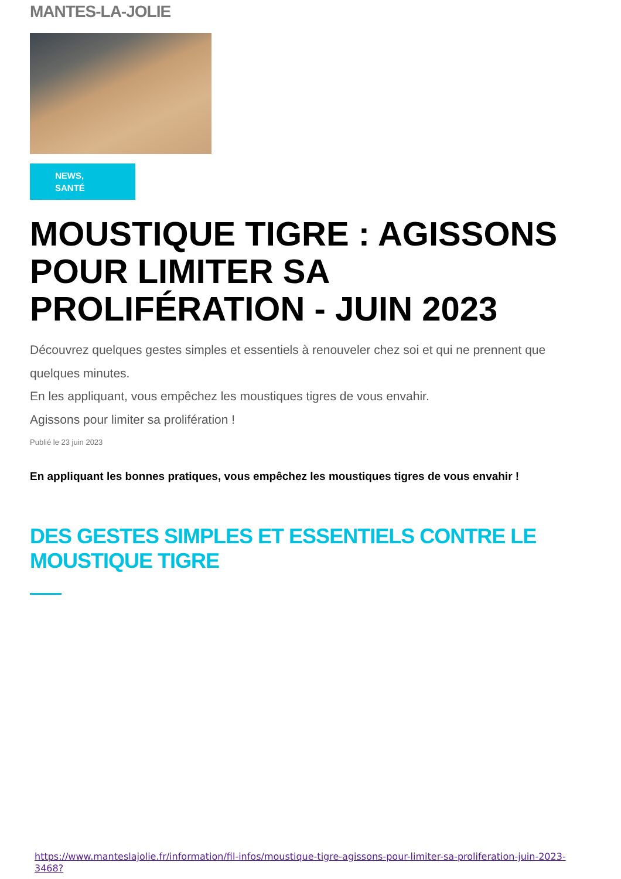MANTES-LA-JOLIE
NEWS,
SANTÉ
MOUSTIQUE TIGRE : AGISSONS POUR LIMITER SA PROLIFÉRATION - JUIN 2023
Découvrez quelques gestes simples et essentiels à renouveler chez soi et qui ne prennent que quelques minutes.
En les appliquant, vous empêchez les moustiques tigres de vous envahir.
Agissons pour limiter sa prolifération !
Publié le 23 juin 2023
En appliquant les bonnes pratiques, vous empêchez les moustiques tigres de vous envahir !
DES GESTES SIMPLES ET ESSENTIELS CONTRE LE MOUSTIQUE TIGRE
https://www.manteslajolie.fr/information/fil-infos/moustique-tigre-agissons-pour-limiter-sa-proliferation-juin-2023-3468?